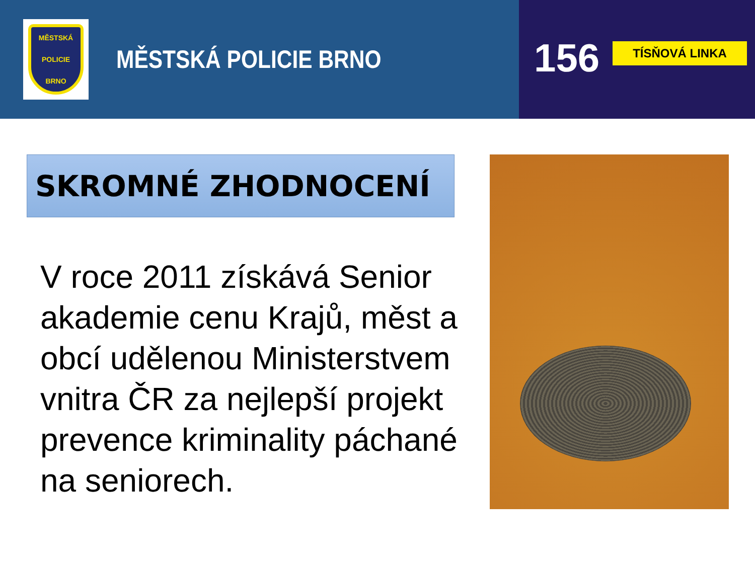MĚSTSKÁ
POLICIE
BRNO
MĚSTSKÁ POLICIE BRNO
156 TÍSŇOVÁ LINKA
SKROMNÉ ZHODNOCENÍ
V roce 2011 získává Senior akademie cenu Krajů, měst a obcí udělenou Ministerstvem vnitra ČR za nejlepší projekt prevence kriminality páchané na seniorech.